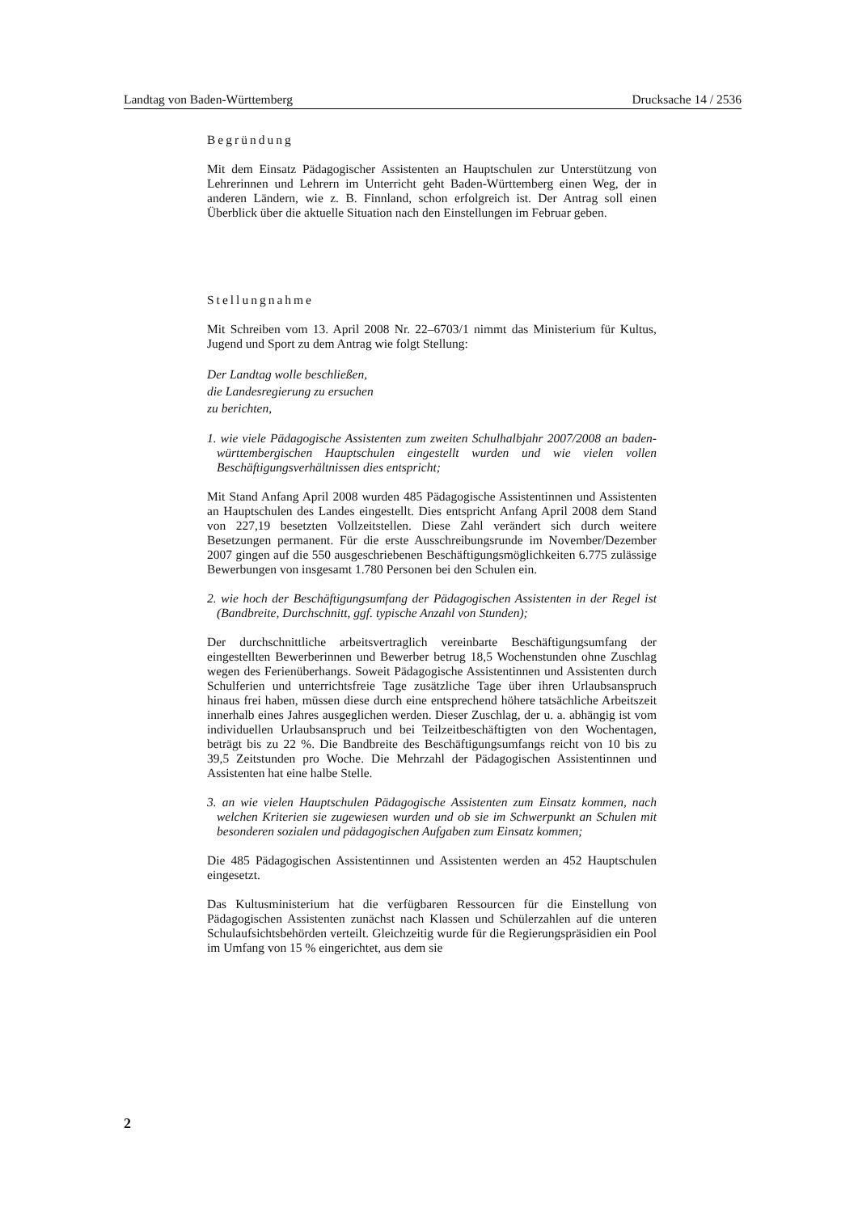Landtag von Baden-Württemberg Drucksache 14 / 2536
Begründung
Mit dem Einsatz Pädagogischer Assistenten an Hauptschulen zur Unterstützung von Lehrerinnen und Lehrern im Unterricht geht Baden-Württemberg einen Weg, der in anderen Ländern, wie z. B. Finnland, schon erfolgreich ist. Der Antrag soll einen Überblick über die aktuelle Situation nach den Einstellungen im Februar geben.
Stellungnahme
Mit Schreiben vom 13. April 2008 Nr. 22–6703/1 nimmt das Ministerium für Kultus, Jugend und Sport zu dem Antrag wie folgt Stellung:
Der Landtag wolle beschließen,
die Landesregierung zu ersuchen
zu berichten,
1. wie viele Pädagogische Assistenten zum zweiten Schulhalbjahr 2007/2008 an baden-württembergischen Hauptschulen eingestellt wurden und wie vielen vollen Beschäftigungsverhältnissen dies entspricht;
Mit Stand Anfang April 2008 wurden 485 Pädagogische Assistentinnen und Assistenten an Hauptschulen des Landes eingestellt. Dies entspricht Anfang April 2008 dem Stand von 227,19 besetzten Vollzeitstellen. Diese Zahl verändert sich durch weitere Besetzungen permanent. Für die erste Ausschreibungsrunde im November/Dezember 2007 gingen auf die 550 ausgeschriebenen Beschäftigungsmöglichkeiten 6.775 zulässige Bewerbungen von insgesamt 1.780 Personen bei den Schulen ein.
2. wie hoch der Beschäftigungsumfang der Pädagogischen Assistenten in der Regel ist (Bandbreite, Durchschnitt, ggf. typische Anzahl von Stunden);
Der durchschnittliche arbeitsvertraglich vereinbarte Beschäftigungsumfang der eingestellten Bewerberinnen und Bewerber betrug 18,5 Wochenstunden ohne Zuschlag wegen des Ferienüberhangs. Soweit Pädagogische Assistentinnen und Assistenten durch Schulferien und unterrichtsfreie Tage zusätzliche Tage über ihren Urlaubsanspruch hinaus frei haben, müssen diese durch eine entsprechend höhere tatsächliche Arbeitszeit innerhalb eines Jahres ausgeglichen werden. Dieser Zuschlag, der u. a. abhängig ist vom individuellen Urlaubsanspruch und bei Teilzeitbeschäftigten von den Wochentagen, beträgt bis zu 22 %. Die Bandbreite des Beschäftigungsumfangs reicht von 10 bis zu 39,5 Zeitstunden pro Woche. Die Mehrzahl der Pädagogischen Assistentinnen und Assistenten hat eine halbe Stelle.
3. an wie vielen Hauptschulen Pädagogische Assistenten zum Einsatz kommen, nach welchen Kriterien sie zugewiesen wurden und ob sie im Schwerpunkt an Schulen mit besonderen sozialen und pädagogischen Aufgaben zum Einsatz kommen;
Die 485 Pädagogischen Assistentinnen und Assistenten werden an 452 Hauptschulen eingesetzt.
Das Kultusministerium hat die verfügbaren Ressourcen für die Einstellung von Pädagogischen Assistenten zunächst nach Klassen und Schülerzahlen auf die unteren Schulaufsichtsbehörden verteilt. Gleichzeitig wurde für die Regierungspräsidien ein Pool im Umfang von 15 % eingerichtet, aus dem sie
2